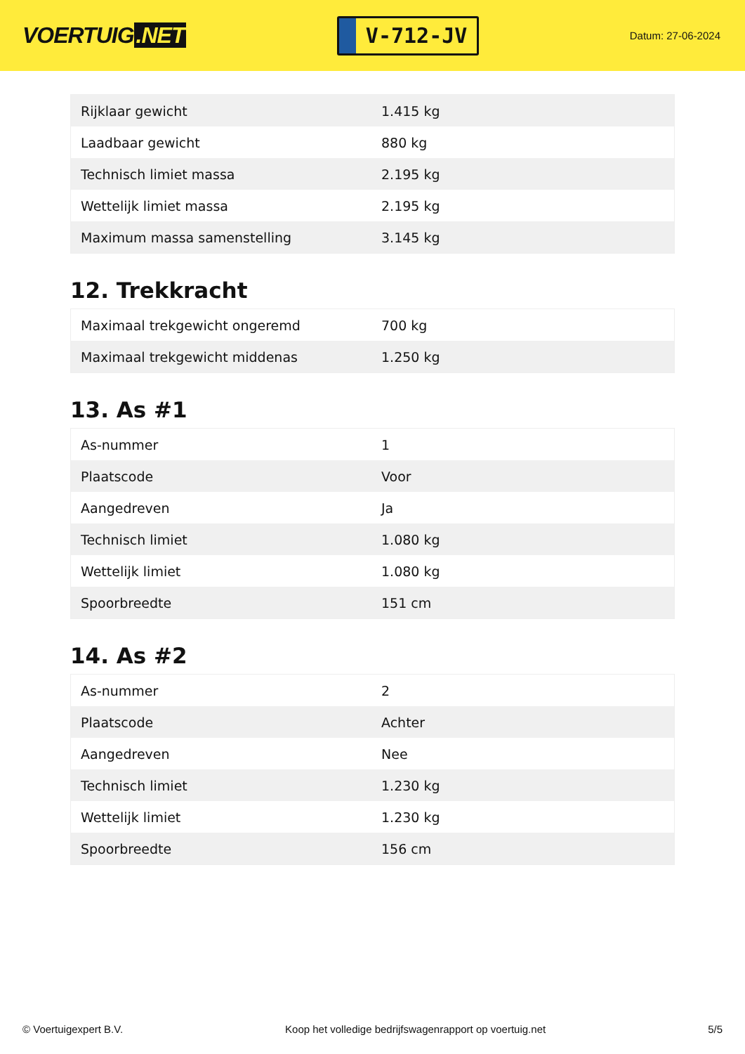VOERTUIG.NET
V-712-JV
Datum: 27-06-2024
| Rijklaar gewicht | 1.415 kg |
| Laadbaar gewicht | 880 kg |
| Technisch limiet massa | 2.195 kg |
| Wettelijk limiet massa | 2.195 kg |
| Maximum massa samenstelling | 3.145 kg |
12. Trekkracht
| Maximaal trekgewicht ongeremd | 700 kg |
| Maximaal trekgewicht middenas | 1.250 kg |
13. As #1
| As-nummer | 1 |
| Plaatscode | Voor |
| Aangedreven | Ja |
| Technisch limiet | 1.080 kg |
| Wettelijk limiet | 1.080 kg |
| Spoorbreedte | 151 cm |
14. As #2
| As-nummer | 2 |
| Plaatscode | Achter |
| Aangedreven | Nee |
| Technisch limiet | 1.230 kg |
| Wettelijk limiet | 1.230 kg |
| Spoorbreedte | 156 cm |
© Voertuigexpert B.V. Koop het volledige bedrijfswagenrapport op voertuig.net 5/5